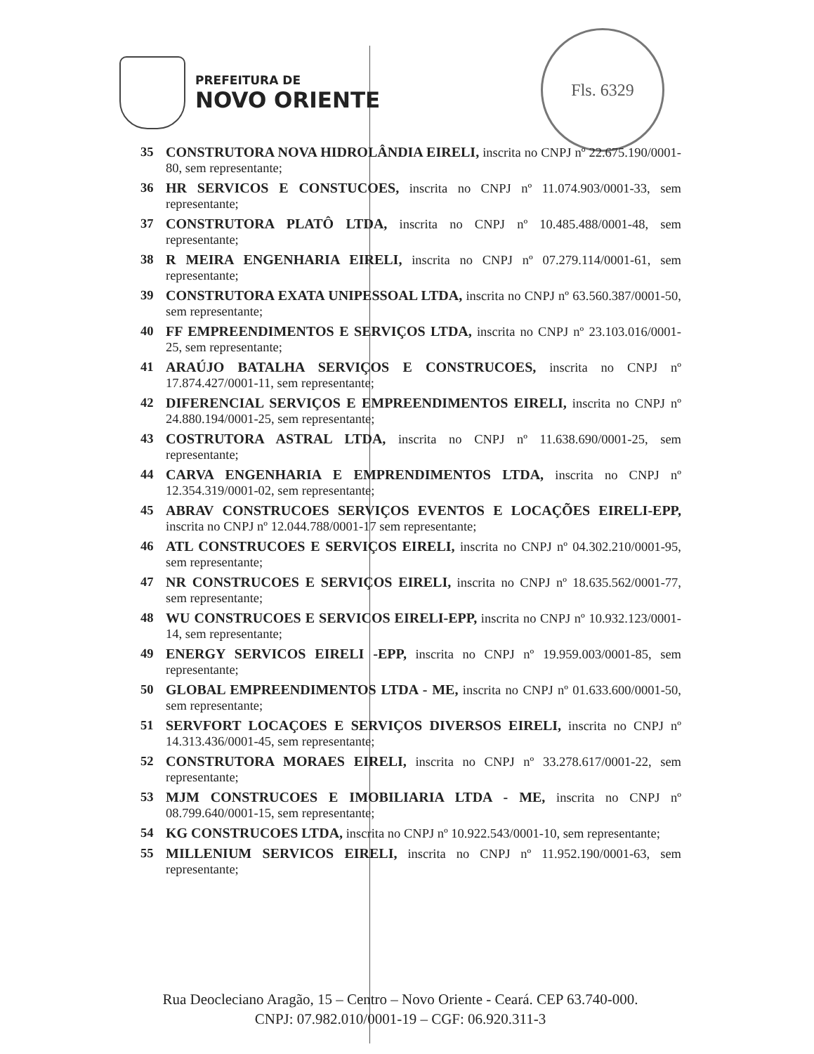PREFEITURA DE
NOVO ORIENTE
Fls. 6329
35 CONSTRUTORA NOVA HIDROLÂNDIA EIRELI, inscrita no CNPJ nº 22.675.190/0001-80, sem representante;
36 HR SERVICOS E CONSTUCOES, inscrita no CNPJ nº 11.074.903/0001-33, sem representante;
37 CONSTRUTORA PLATÔ LTDA, inscrita no CNPJ nº 10.485.488/0001-48, sem representante;
38 R MEIRA ENGENHARIA EIRELI, inscrita no CNPJ nº 07.279.114/0001-61, sem representante;
39 CONSTRUTORA EXATA UNIPESSOAL LTDA, inscrita no CNPJ nº 63.560.387/0001-50, sem representante;
40 FF EMPREENDIMENTOS E SERVIÇOS LTDA, inscrita no CNPJ nº 23.103.016/0001-25, sem representante;
41 ARAÚJO BATALHA SERVIÇOS E CONSTRUCOES, inscrita no CNPJ nº 17.874.427/0001-11, sem representante;
42 DIFERENCIAL SERVIÇOS E EMPREENDIMENTOS EIRELI, inscrita no CNPJ nº 24.880.194/0001-25, sem representante;
43 COSTRUTORA ASTRAL LTDA, inscrita no CNPJ nº 11.638.690/0001-25, sem representante;
44 CARVA ENGENHARIA E EMPRENDIMENTOS LTDA, inscrita no CNPJ nº 12.354.319/0001-02, sem representante;
45 ABRAV CONSTRUCOES SERVIÇOS EVENTOS E LOCAÇÕES EIRELI-EPP, inscrita no CNPJ nº 12.044.788/0001-17 sem representante;
46 ATL CONSTRUCOES E SERVIÇOS EIRELI, inscrita no CNPJ nº 04.302.210/0001-95, sem representante;
47 NR CONSTRUCOES E SERVIÇOS EIRELI, inscrita no CNPJ nº 18.635.562/0001-77, sem representante;
48 WU CONSTRUCOES E SERVICOS EIRELI-EPP, inscrita no CNPJ nº 10.932.123/0001-14, sem representante;
49 ENERGY SERVICOS EIRELI -EPP, inscrita no CNPJ nº 19.959.003/0001-85, sem representante;
50 GLOBAL EMPREENDIMENTOS LTDA - ME, inscrita no CNPJ nº 01.633.600/0001-50, sem representante;
51 SERVFORT LOCAÇOES E SERVIÇOS DIVERSOS EIRELI, inscrita no CNPJ nº 14.313.436/0001-45, sem representante;
52 CONSTRUTORA MORAES EIRELI, inscrita no CNPJ nº 33.278.617/0001-22, sem representante;
53 MJM CONSTRUCOES E IMOBILIARIA LTDA - ME, inscrita no CNPJ nº 08.799.640/0001-15, sem representante;
54 KG CONSTRUCOES LTDA, inscrita no CNPJ nº 10.922.543/0001-10, sem representante;
55 MILLENIUM SERVICOS EIRELI, inscrita no CNPJ nº 11.952.190/0001-63, sem representante;
Rua Deocleciano Aragão, 15 – Centro – Novo Oriente - Ceará. CEP 63.740-000.
CNPJ: 07.982.010/0001-19 – CGF: 06.920.311-3